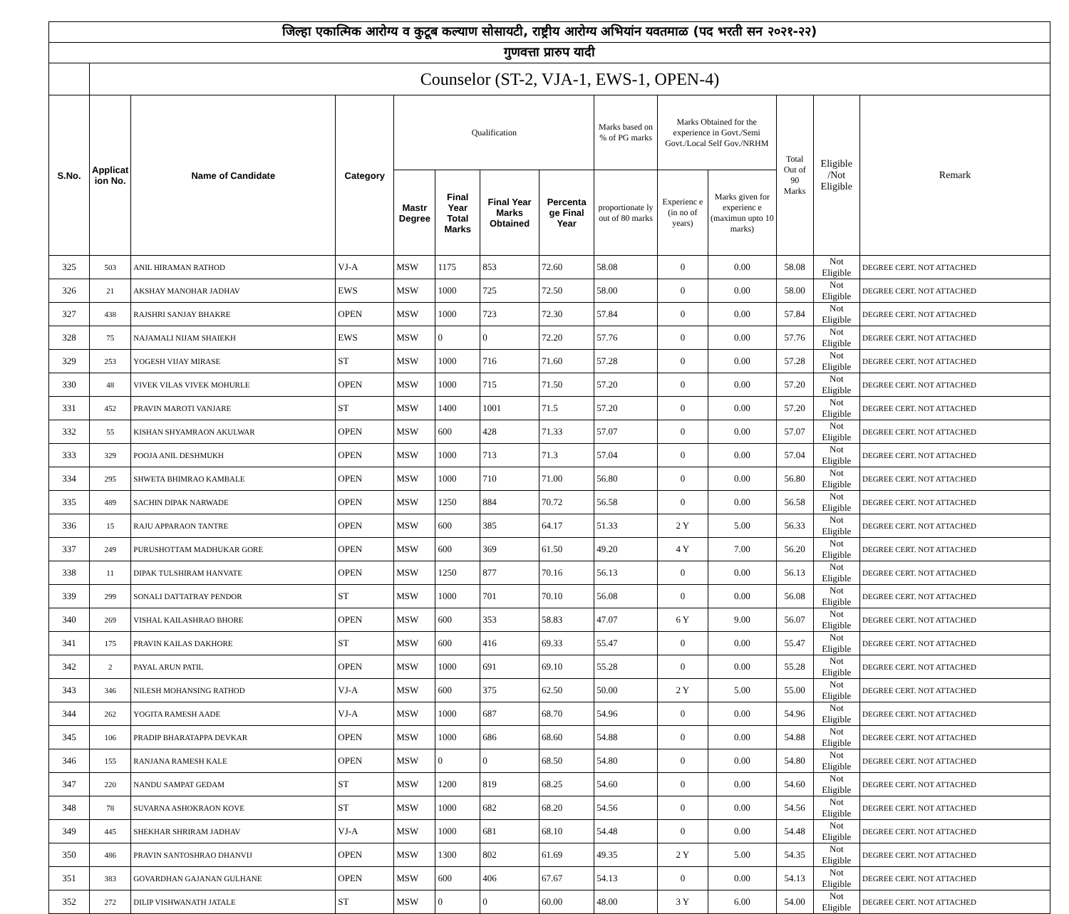| जिल्हा एकात्मिक आरोग्य व कुटूब कल्याण सोसायटी, राष्ट्रीय आरोग्य अभियांन यवतमाळ (पद भरती सन २०२१-२२) | | | | | | | | | | | | | |
| गुणवत्ता प्रारुप यादी | | | | | | | | | | | | | |
| | Counselor (ST-2, VJA-1, EWS-1, OPEN-4) | | | | | | | | | | | | |
| S.No. | Applicat ion No. | Name of Candidate | Category | Qualification | | | | Marks based on % of PG marks | Marks Obtained for the experience in Govt./Semi Govt./Local Self Gov./NRHM | | Total Out of 90 Marks | Eligible /Not Eligible | Remark |
| | | | | Mastr Degree | Final Year Total Marks | Final Year Marks Obtained | Percenta ge Final Year | proportionate ly out of 80 marks | Experienc e (in no of years) | Marks given for experienc e (maximun upto 10 marks) | | | |
| 325 | 503 | ANIL HIRAMAN RATHOD | VJ-A | MSW | 1175 | 853 | 72.60 | 58.08 | 0 | 0.00 | 58.08 | Not Eligible | DEGREE CERT. NOT ATTACHED |
| 326 | 21 | AKSHAY MANOHAR JADHAV | EWS | MSW | 1000 | 725 | 72.50 | 58.00 | 0 | 0.00 | 58.00 | Not Eligible | DEGREE CERT. NOT ATTACHED |
| 327 | 438 | RAJSHRI SANJAY BHAKRE | OPEN | MSW | 1000 | 723 | 72.30 | 57.84 | 0 | 0.00 | 57.84 | Not Eligible | DEGREE CERT. NOT ATTACHED |
| 328 | 75 | NAJAMALI NIJAM SHAIEKH | EWS | MSW | 0 | 0 | 72.20 | 57.76 | 0 | 0.00 | 57.76 | Not Eligible | DEGREE CERT. NOT ATTACHED |
| 329 | 253 | YOGESH VIJAY MIRASE | ST | MSW | 1000 | 716 | 71.60 | 57.28 | 0 | 0.00 | 57.28 | Not Eligible | DEGREE CERT. NOT ATTACHED |
| 330 | 48 | VIVEK VILAS VIVEK MOHURLE | OPEN | MSW | 1000 | 715 | 71.50 | 57.20 | 0 | 0.00 | 57.20 | Not Eligible | DEGREE CERT. NOT ATTACHED |
| 331 | 452 | PRAVIN MAROTI VANJARE | ST | MSW | 1400 | 1001 | 71.5 | 57.20 | 0 | 0.00 | 57.20 | Not Eligible | DEGREE CERT. NOT ATTACHED |
| 332 | 55 | KISHAN SHYAMRAON AKULWAR | OPEN | MSW | 600 | 428 | 71.33 | 57.07 | 0 | 0.00 | 57.07 | Not Eligible | DEGREE CERT. NOT ATTACHED |
| 333 | 329 | POOJA ANIL DESHMUKH | OPEN | MSW | 1000 | 713 | 71.3 | 57.04 | 0 | 0.00 | 57.04 | Not Eligible | DEGREE CERT. NOT ATTACHED |
| 334 | 295 | SHWETA BHIMRAO KAMBALE | OPEN | MSW | 1000 | 710 | 71.00 | 56.80 | 0 | 0.00 | 56.80 | Not Eligible | DEGREE CERT. NOT ATTACHED |
| 335 | 489 | SACHIN DIPAK NARWADE | OPEN | MSW | 1250 | 884 | 70.72 | 56.58 | 0 | 0.00 | 56.58 | Not Eligible | DEGREE CERT. NOT ATTACHED |
| 336 | 15 | RAJU APPARAON TANTRE | OPEN | MSW | 600 | 385 | 64.17 | 51.33 | 2 Y | 5.00 | 56.33 | Not Eligible | DEGREE CERT. NOT ATTACHED |
| 337 | 249 | PURUSHOTTAM MADHUKAR GORE | OPEN | MSW | 600 | 369 | 61.50 | 49.20 | 4 Y | 7.00 | 56.20 | Not Eligible | DEGREE CERT. NOT ATTACHED |
| 338 | 11 | DIPAK TULSHIRAM HANVATE | OPEN | MSW | 1250 | 877 | 70.16 | 56.13 | 0 | 0.00 | 56.13 | Not Eligible | DEGREE CERT. NOT ATTACHED |
| 339 | 299 | SONALI DATTATRAY PENDOR | ST | MSW | 1000 | 701 | 70.10 | 56.08 | 0 | 0.00 | 56.08 | Not Eligible | DEGREE CERT. NOT ATTACHED |
| 340 | 269 | VISHAL KAILASHRAO BHORE | OPEN | MSW | 600 | 353 | 58.83 | 47.07 | 6 Y | 9.00 | 56.07 | Not Eligible | DEGREE CERT. NOT ATTACHED |
| 341 | 175 | PRAVIN KAILAS DAKHORE | ST | MSW | 600 | 416 | 69.33 | 55.47 | 0 | 0.00 | 55.47 | Not Eligible | DEGREE CERT. NOT ATTACHED |
| 342 | 2 | PAYAL ARUN PATIL | OPEN | MSW | 1000 | 691 | 69.10 | 55.28 | 0 | 0.00 | 55.28 | Not Eligible | DEGREE CERT. NOT ATTACHED |
| 343 | 346 | NILESH MOHANSING RATHOD | VJ-A | MSW | 600 | 375 | 62.50 | 50.00 | 2 Y | 5.00 | 55.00 | Not Eligible | DEGREE CERT. NOT ATTACHED |
| 344 | 262 | YOGITA RAMESH AADE | VJ-A | MSW | 1000 | 687 | 68.70 | 54.96 | 0 | 0.00 | 54.96 | Not Eligible | DEGREE CERT. NOT ATTACHED |
| 345 | 106 | PRADIP BHARATAPPA DEVKAR | OPEN | MSW | 1000 | 686 | 68.60 | 54.88 | 0 | 0.00 | 54.88 | Not Eligible | DEGREE CERT. NOT ATTACHED |
| 346 | 155 | RANJANA RAMESH KALE | OPEN | MSW | 0 | 0 | 68.50 | 54.80 | 0 | 0.00 | 54.80 | Not Eligible | DEGREE CERT. NOT ATTACHED |
| 347 | 220 | NANDU SAMPAT GEDAM | ST | MSW | 1200 | 819 | 68.25 | 54.60 | 0 | 0.00 | 54.60 | Not Eligible | DEGREE CERT. NOT ATTACHED |
| 348 | 78 | SUVARNA ASHOKRAON KOVE | ST | MSW | 1000 | 682 | 68.20 | 54.56 | 0 | 0.00 | 54.56 | Not Eligible | DEGREE CERT. NOT ATTACHED |
| 349 | 445 | SHEKHAR SHRIRAM JADHAV | VJ-A | MSW | 1000 | 681 | 68.10 | 54.48 | 0 | 0.00 | 54.48 | Not Eligible | DEGREE CERT. NOT ATTACHED |
| 350 | 486 | PRAVIN SANTOSHRAO DHANVIJ | OPEN | MSW | 1300 | 802 | 61.69 | 49.35 | 2 Y | 5.00 | 54.35 | Not Eligible | DEGREE CERT. NOT ATTACHED |
| 351 | 383 | GOVARDHAN GAJANAN GULHANE | OPEN | MSW | 600 | 406 | 67.67 | 54.13 | 0 | 0.00 | 54.13 | Not Eligible | DEGREE CERT. NOT ATTACHED |
| 352 | 272 | DILIP VISHWANATH JATALE | ST | MSW | 0 | 0 | 60.00 | 48.00 | 3 Y | 6.00 | 54.00 | Not Eligible | DEGREE CERT. NOT ATTACHED |